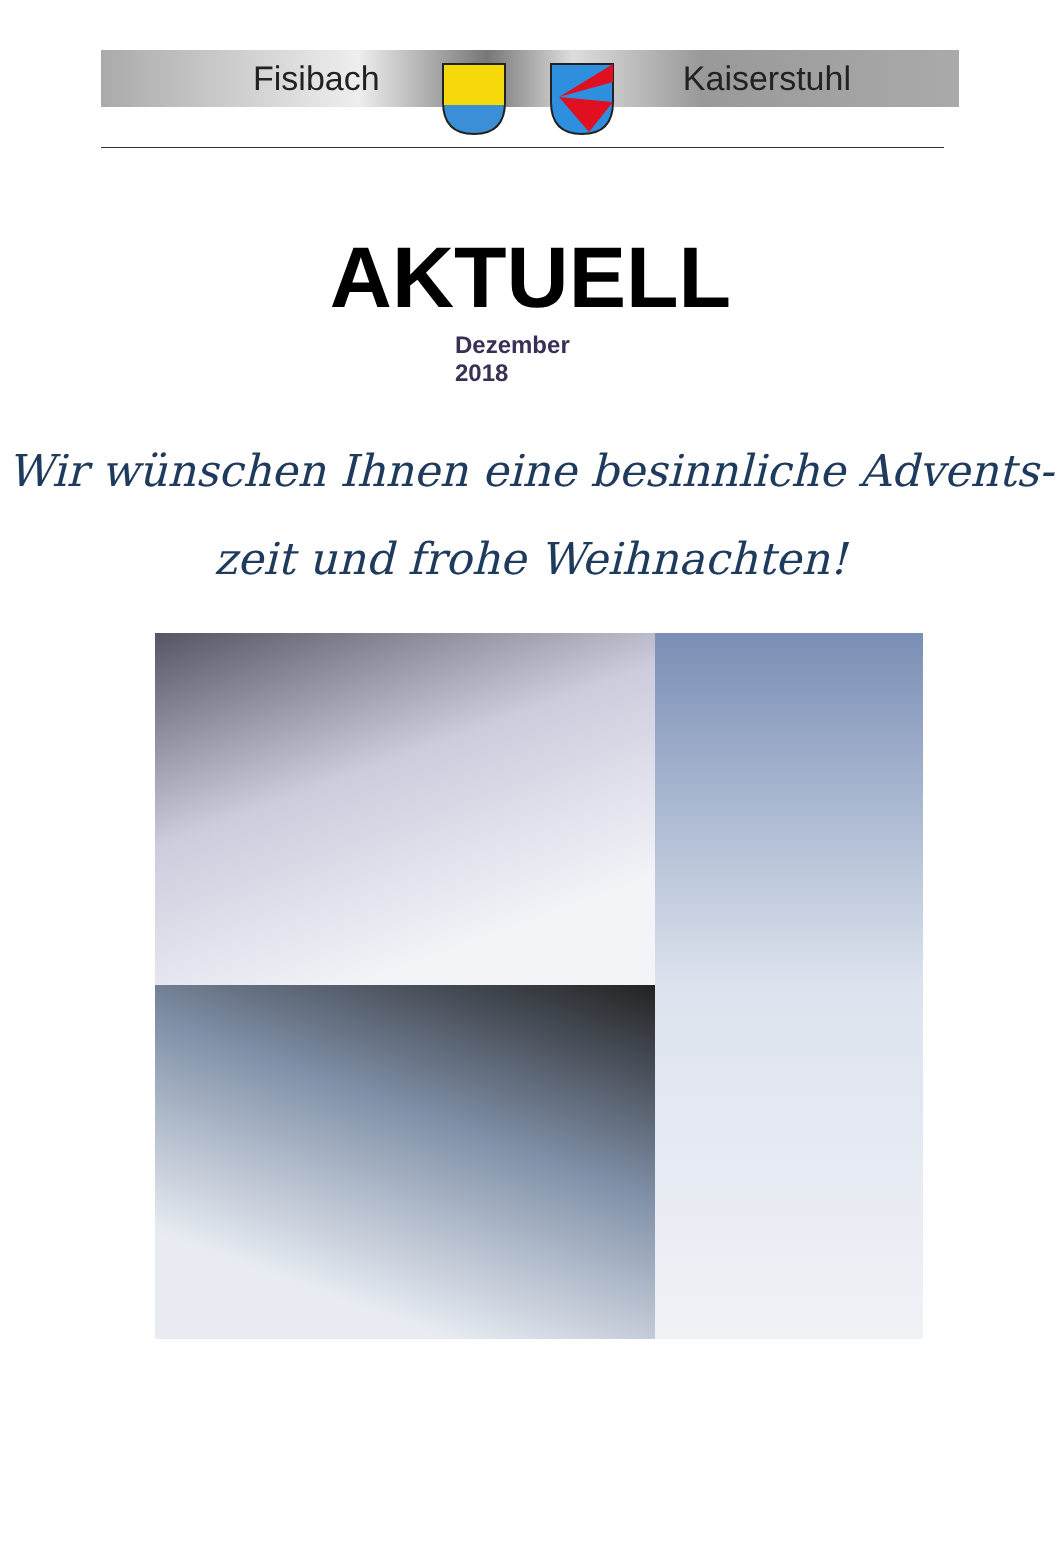Fisibach Kaiserstuhl
AKTUELL
Dezember
2018
Wir wünschen Ihnen eine besinnliche Advents-
zeit und frohe Weihnachten!